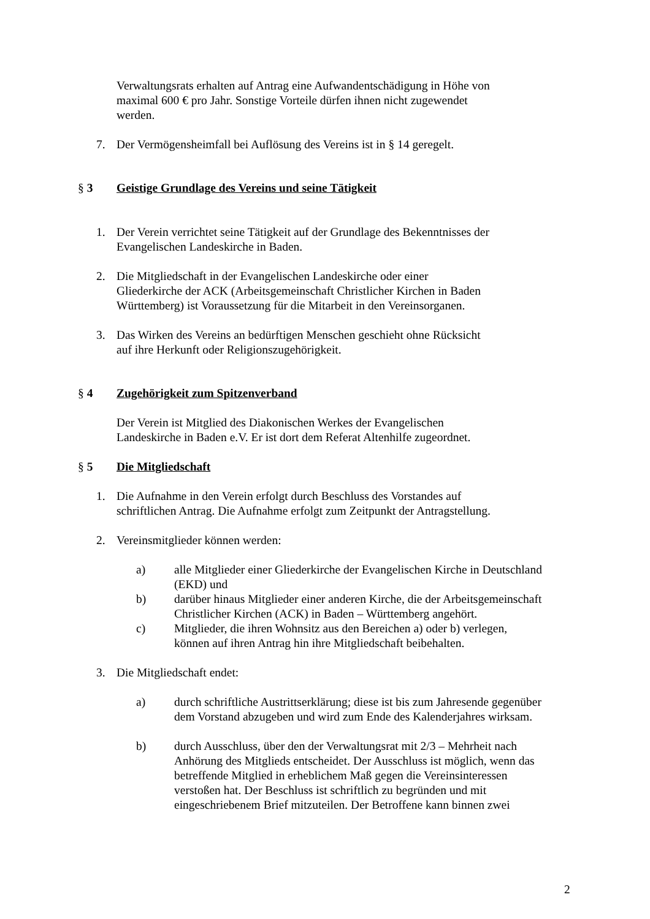Verwaltungsrats erhalten auf Antrag eine Aufwandentschädigung in Höhe von maximal 600 € pro Jahr. Sonstige Vorteile dürfen ihnen nicht zugewendet werden.
7. Der Vermögensheimfall bei Auflösung des Vereins ist in § 14 geregelt.
§ 3 Geistige Grundlage des Vereins und seine Tätigkeit
1. Der Verein verrichtet seine Tätigkeit auf der Grundlage des Bekenntnisses der Evangelischen Landeskirche in Baden.
2. Die Mitgliedschaft in der Evangelischen Landeskirche oder einer Gliederkirche der ACK (Arbeitsgemeinschaft Christlicher Kirchen in Baden Württemberg) ist Voraussetzung für die Mitarbeit in den Vereinsorganen.
3. Das Wirken des Vereins an bedürftigen Menschen geschieht ohne Rücksicht auf ihre Herkunft oder Religionszugehörigkeit.
§ 4 Zugehörigkeit zum Spitzenverband
Der Verein ist Mitglied des Diakonischen Werkes der Evangelischen Landeskirche in Baden e.V. Er ist dort dem Referat Altenhilfe zugeordnet.
§ 5 Die Mitgliedschaft
1. Die Aufnahme in den Verein erfolgt durch Beschluss des Vorstandes auf schriftlichen Antrag. Die Aufnahme erfolgt zum Zeitpunkt der Antragstellung.
2. Vereinsmitglieder können werden:
a) alle Mitglieder einer Gliederkirche der Evangelischen Kirche in Deutschland (EKD) und
b) darüber hinaus Mitglieder einer anderen Kirche, die der Arbeitsgemeinschaft Christlicher Kirchen (ACK) in Baden – Württemberg angehört.
c) Mitglieder, die ihren Wohnsitz aus den Bereichen a) oder b) verlegen, können auf ihren Antrag hin ihre Mitgliedschaft beibehalten.
3. Die Mitgliedschaft endet:
a) durch schriftliche Austrittserklärung; diese ist bis zum Jahresende gegenüber dem Vorstand abzugeben und wird zum Ende des Kalenderjahres wirksam.
b) durch Ausschluss, über den der Verwaltungsrat mit 2/3 – Mehrheit nach Anhörung des Mitglieds entscheidet. Der Ausschluss ist möglich, wenn das betreffende Mitglied in erheblichem Maß gegen die Vereinsinteressen verstoßen hat. Der Beschluss ist schriftlich zu begründen und mit eingeschriebenem Brief mitzuteilen. Der Betroffene kann binnen zwei
2